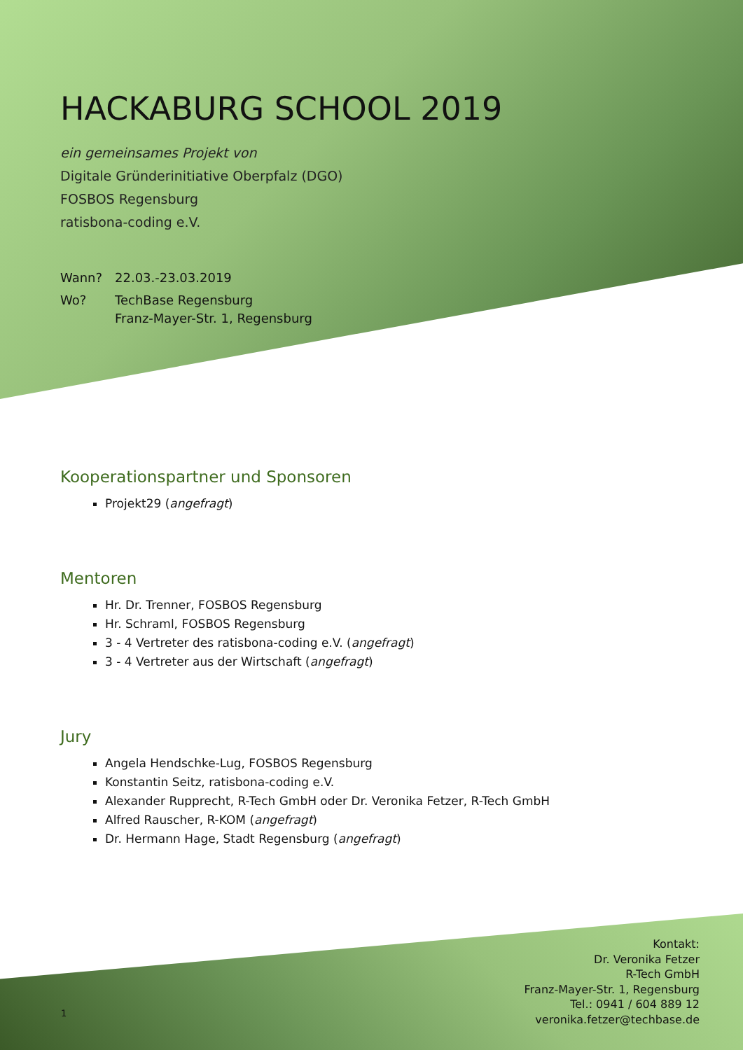HACKABURG SCHOOL 2019
ein gemeinsames Projekt von
Digitale Gründerinitiative Oberpfalz (DGO)
FOSBOS Regensburg
ratisbona-coding e.V.
Wann? 22.03.-23.03.2019
Wo? TechBase Regensburg
Franz-Mayer-Str. 1, Regensburg
Kooperationspartner und Sponsoren
Projekt29 (angefragt)
Mentoren
Hr. Dr. Trenner, FOSBOS Regensburg
Hr. Schraml, FOSBOS Regensburg
3 - 4 Vertreter des ratisbona-coding e.V. (angefragt)
3 - 4 Vertreter aus der Wirtschaft (angefragt)
Jury
Angela Hendschke-Lug, FOSBOS Regensburg
Konstantin Seitz, ratisbona-coding e.V.
Alexander Rupprecht, R-Tech GmbH oder Dr. Veronika Fetzer, R-Tech GmbH
Alfred Rauscher, R-KOM (angefragt)
Dr. Hermann Hage, Stadt Regensburg (angefragt)
Kontakt:
Dr. Veronika Fetzer
R-Tech GmbH
Franz-Mayer-Str. 1, Regensburg
Tel.: 0941 / 604 889 12
veronika.fetzer@techbase.de
1